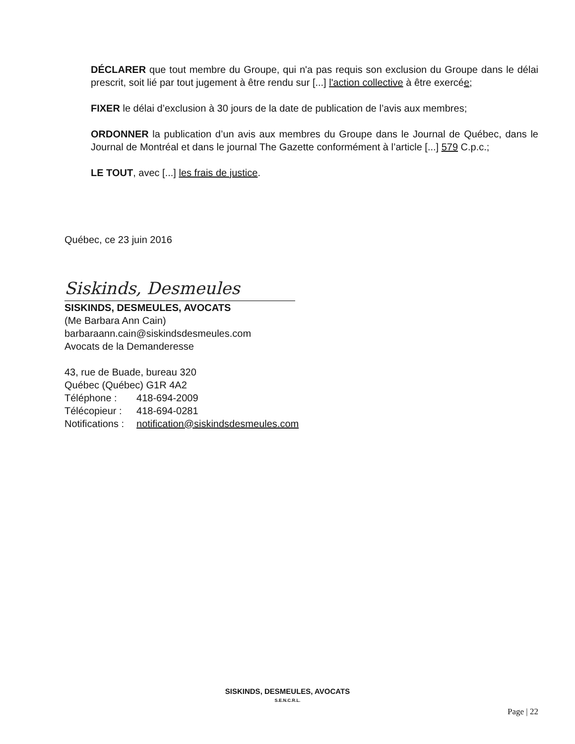DÉCLARER que tout membre du Groupe, qui n'a pas requis son exclusion du Groupe dans le délai prescrit, soit lié par tout jugement à être rendu sur [...] l'action collective à être exercée;
FIXER le délai d’exclusion à 30 jours de la date de publication de l’avis aux membres;
ORDONNER la publication d’un avis aux membres du Groupe dans le Journal de Québec, dans le Journal de Montréal et dans le journal The Gazette conformément à l’article [...] 579 C.p.c.;
LE TOUT, avec [...] les frais de justice.
Québec, ce 23 juin 2016
Siskinds, Desmeules
SISKINDS, DESMEULES, AVOCATS
(Me Barbara Ann Cain)
barbaraann.cain@siskindsdesmeules.com
Avocats de la Demanderesse
43, rue de Buade, bureau 320
Québec (Québec) G1R 4A2
| Téléphone : | 418-694-2009 |
| Télécopieur : | 418-694-0281 |
| Notifications : | notification@siskindsdesmeules.com |
SISKINDS, DESMEULES, AVOCATS
S.E.N.C.R.L.
Page | 22